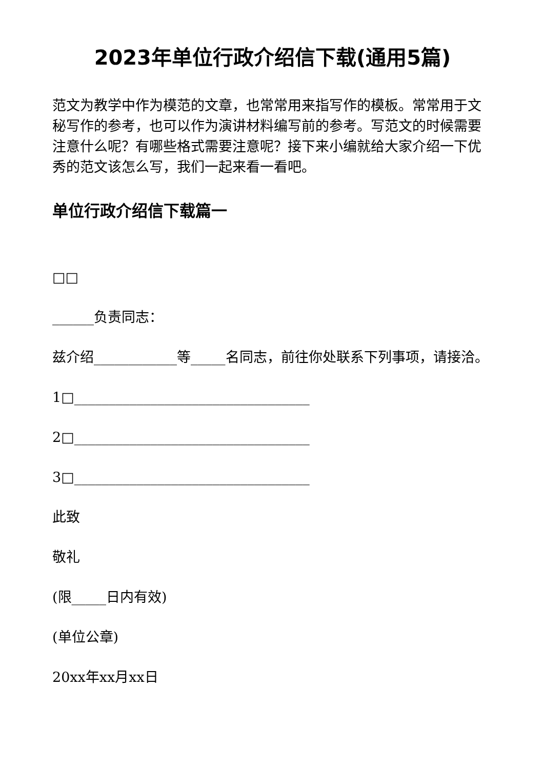2023年单位行政介绍信下载(通用5篇)
范文为教学中作为模范的文章，也常常用来指写作的模板。常常用于文秘写作的参考，也可以作为演讲材料编写前的参考。写范文的时候需要注意什么呢？有哪些格式需要注意呢？接下来小编就给大家介绍一下优秀的范文该怎么写，我们一起来看一看吧。
单位行政介绍信下载篇一
□□
______负责同志：
兹介绍____________等_____名同志，前往你处联系下列事项，请接洽。
1□__________________________________
2□__________________________________
3□__________________________________
此致
敬礼
(限_____日内有效)
(单位公章)
20xx年xx月xx日